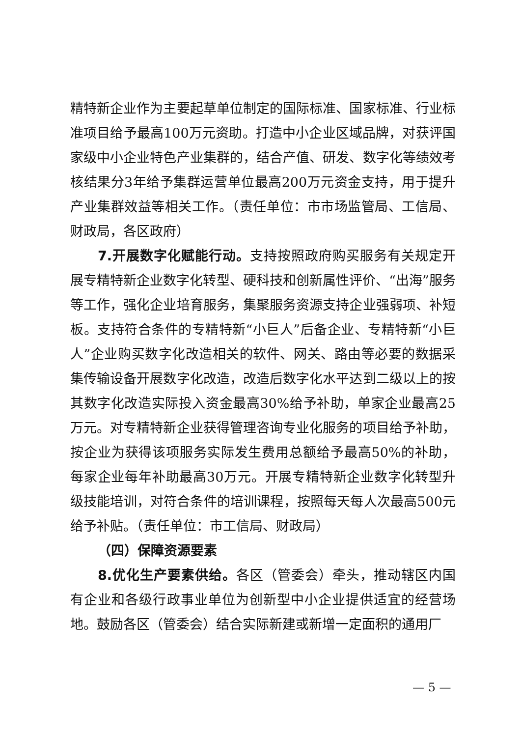精特新企业作为主要起草单位制定的国际标准、国家标准、行业标准项目给予最高100万元资助。打造中小企业区域品牌，对获评国家级中小企业特色产业集群的，结合产值、研发、数字化等绩效考核结果分3年给予集群运营单位最高200万元资金支持，用于提升产业集群效益等相关工作。（责任单位：市市场监管局、工信局、财政局，各区政府）
7.开展数字化赋能行动。支持按照政府购买服务有关规定开展专精特新企业数字化转型、硬科技和创新属性评价、“出海”服务等工作，强化企业培育服务，集聚服务资源支持企业强弱项、补短板。支持符合条件的专精特新“小巨人”后备企业、专精特新“小巨人”企业购买数字化改造相关的软件、网关、路由等必要的数据采集传输设备开展数字化改造，改造后数字化水平达到二级以上的按其数字化改造实际投入资金最高30%给予补助，单家企业最高25万元。对专精特新企业获得管理咨询专业化服务的项目给予补助，按企业为获得该项服务实际发生费用总额给予最高50%的补助，每家企业每年补助最高30万元。开展专精特新企业数字化转型升级技能培训，对符合条件的培训课程，按照每天每人次最高500元给予补贴。（责任单位：市工信局、财政局）
（四）保障资源要素
8.优化生产要素供给。各区（管委会）牵头，推动辖区内国有企业和各级行政事业单位为创新型中小企业提供适宜的经营场地。鼓励各区（管委会）结合实际新建或新增一定面积的通用厂
— 5 —